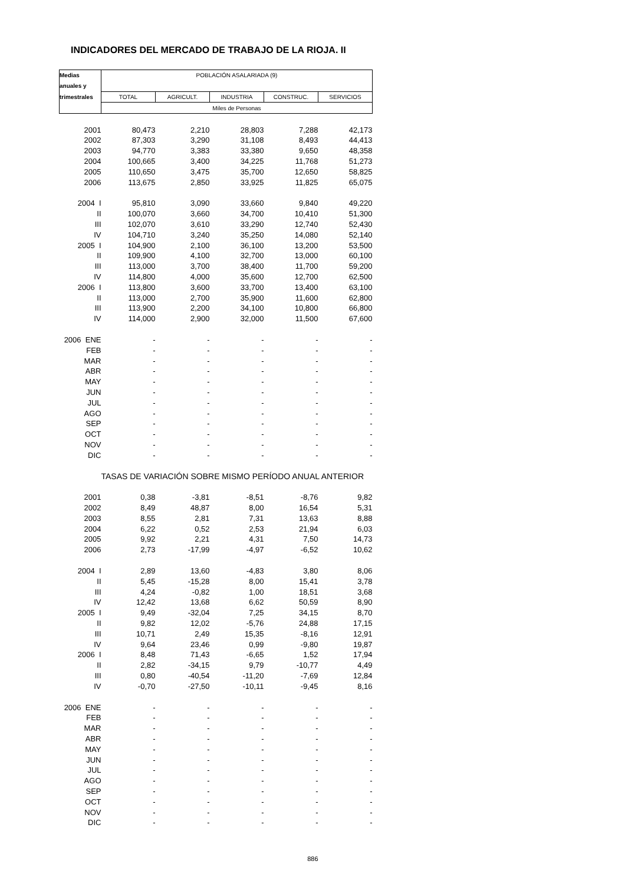INDICADORES DEL MERCADO DE TRABAJO DE LA RIOJA. II
| Medias | POBLACIÓN ASALARIADA (9) | | | | |
| --- | --- | --- | --- | --- | --- |
| anuales y | | | | | |
| trimestrales | TOTAL | AGRICULT. | INDUSTRIA | CONSTRUC. | SERVICIOS |
| | Miles de Personas | | | | |
| 2001 | 80,473 | 2,210 | 28,803 | 7,288 | 42,173 |
| 2002 | 87,303 | 3,290 | 31,108 | 8,493 | 44,413 |
| 2003 | 94,770 | 3,383 | 33,380 | 9,650 | 48,358 |
| 2004 | 100,665 | 3,400 | 34,225 | 11,768 | 51,273 |
| 2005 | 110,650 | 3,475 | 35,700 | 12,650 | 58,825 |
| 2006 | 113,675 | 2,850 | 33,925 | 11,825 | 65,075 |
| 2004 I | 95,810 | 3,090 | 33,660 | 9,840 | 49,220 |
| II | 100,070 | 3,660 | 34,700 | 10,410 | 51,300 |
| III | 102,070 | 3,610 | 33,290 | 12,740 | 52,430 |
| IV | 104,710 | 3,240 | 35,250 | 14,080 | 52,140 |
| 2005 I | 104,900 | 2,100 | 36,100 | 13,200 | 53,500 |
| II | 109,900 | 4,100 | 32,700 | 13,000 | 60,100 |
| III | 113,000 | 3,700 | 38,400 | 11,700 | 59,200 |
| IV | 114,800 | 4,000 | 35,600 | 12,700 | 62,500 |
| 2006 I | 113,800 | 3,600 | 33,700 | 13,400 | 63,100 |
| II | 113,000 | 2,700 | 35,900 | 11,600 | 62,800 |
| III | 113,900 | 2,200 | 34,100 | 10,800 | 66,800 |
| IV | 114,000 | 2,900 | 32,000 | 11,500 | 67,600 |
| 2006 ENE | - | - | - | - | - |
| FEB | - | - | - | - | - |
| MAR | - | - | - | - | - |
| ABR | - | - | - | - | - |
| MAY | - | - | - | - | - |
| JUN | - | - | - | - | - |
| JUL | - | - | - | - | - |
| AGO | - | - | - | - | - |
| SEP | - | - | - | - | - |
| OCT | - | - | - | - | - |
| NOV | - | - | - | - | - |
| DIC | - | - | - | - | - |
| | TASAS DE VARIACIÓN SOBRE MISMO PERÍODO ANUAL ANTERIOR | | | | |
| 2001 | 0,38 | -3,81 | -8,51 | -8,76 | 9,82 |
| 2002 | 8,49 | 48,87 | 8,00 | 16,54 | 5,31 |
| 2003 | 8,55 | 2,81 | 7,31 | 13,63 | 8,88 |
| 2004 | 6,22 | 0,52 | 2,53 | 21,94 | 6,03 |
| 2005 | 9,92 | 2,21 | 4,31 | 7,50 | 14,73 |
| 2006 | 2,73 | -17,99 | -4,97 | -6,52 | 10,62 |
| 2004 I | 2,89 | 13,60 | -4,83 | 3,80 | 8,06 |
| II | 5,45 | -15,28 | 8,00 | 15,41 | 3,78 |
| III | 4,24 | -0,82 | 1,00 | 18,51 | 3,68 |
| IV | 12,42 | 13,68 | 6,62 | 50,59 | 8,90 |
| 2005 I | 9,49 | -32,04 | 7,25 | 34,15 | 8,70 |
| II | 9,82 | 12,02 | -5,76 | 24,88 | 17,15 |
| III | 10,71 | 2,49 | 15,35 | -8,16 | 12,91 |
| IV | 9,64 | 23,46 | 0,99 | -9,80 | 19,87 |
| 2006 I | 8,48 | 71,43 | -6,65 | 1,52 | 17,94 |
| II | 2,82 | -34,15 | 9,79 | -10,77 | 4,49 |
| III | 0,80 | -40,54 | -11,20 | -7,69 | 12,84 |
| IV | -0,70 | -27,50 | -10,11 | -9,45 | 8,16 |
| 2006 ENE | - | - | - | - | - |
| FEB | - | - | - | - | - |
| MAR | - | - | - | - | - |
| ABR | - | - | - | - | - |
| MAY | - | - | - | - | - |
| JUN | - | - | - | - | - |
| JUL | - | - | - | - | - |
| AGO | - | - | - | - | - |
| SEP | - | - | - | - | - |
| OCT | - | - | - | - | - |
| NOV | - | - | - | - | - |
| DIC | - | - | - | - | - |
| | | | | 886 | |